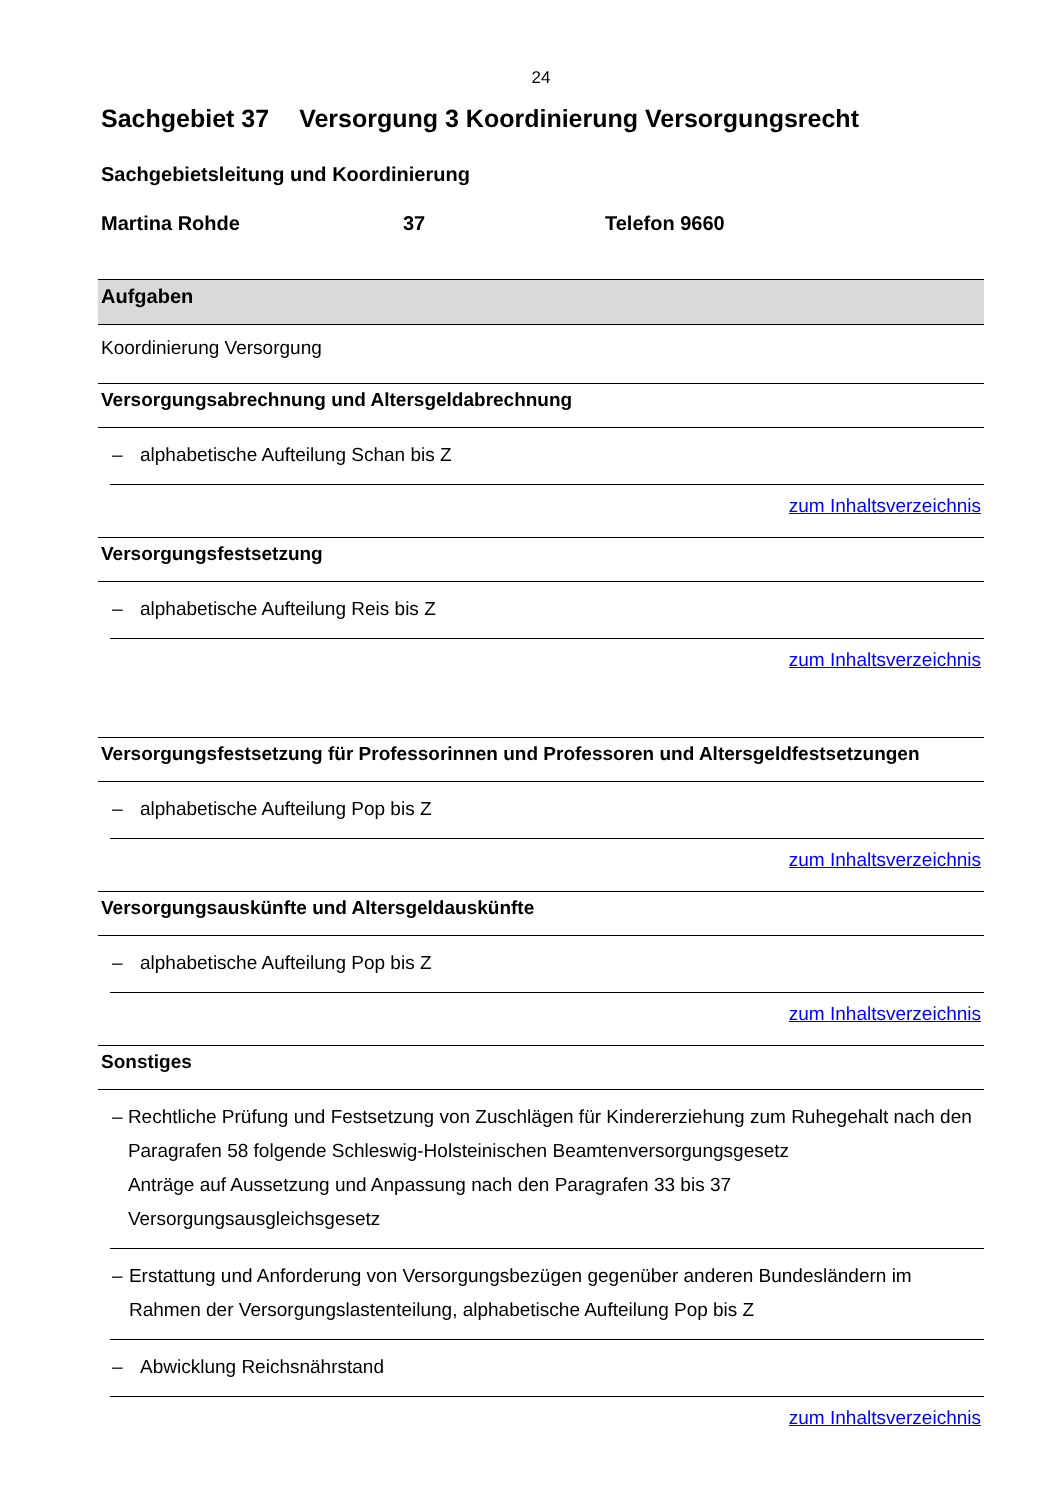24
Sachgebiet 37 Versorgung 3 Koordinierung Versorgungsrecht
Sachgebietsleitung und Koordinierung
Martina Rohde 37 Telefon 9660
Aufgaben
Koordinierung Versorgung
Versorgungsabrechnung und Altersgeldabrechnung
– alphabetische Aufteilung Schan bis Z
zum Inhaltsverzeichnis
Versorgungsfestsetzung
– alphabetische Aufteilung Reis bis Z
zum Inhaltsverzeichnis
Versorgungsfestsetzung für Professorinnen und Professoren und Altersgeldfestsetzungen
– alphabetische Aufteilung Pop bis Z
zum Inhaltsverzeichnis
Versorgungsauskünfte und Altersgeldauskünfte
– alphabetische Aufteilung Pop bis Z
zum Inhaltsverzeichnis
Sonstiges
– Rechtliche Prüfung und Festsetzung von Zuschlägen für Kindererziehung zum Ruhegehalt nach den Paragrafen 58 folgende Schleswig-Holsteinischen Beamtenversorgungsgesetz
Anträge auf Aussetzung und Anpassung nach den Paragrafen 33 bis 37 Versorgungsausgleichsgesetz
– Erstattung und Anforderung von Versorgungsbezügen gegenüber anderen Bundesländern im Rahmen der Versorgungslastenteilung, alphabetische Aufteilung Pop bis Z
– Abwicklung Reichsnährstand
zum Inhaltsverzeichnis